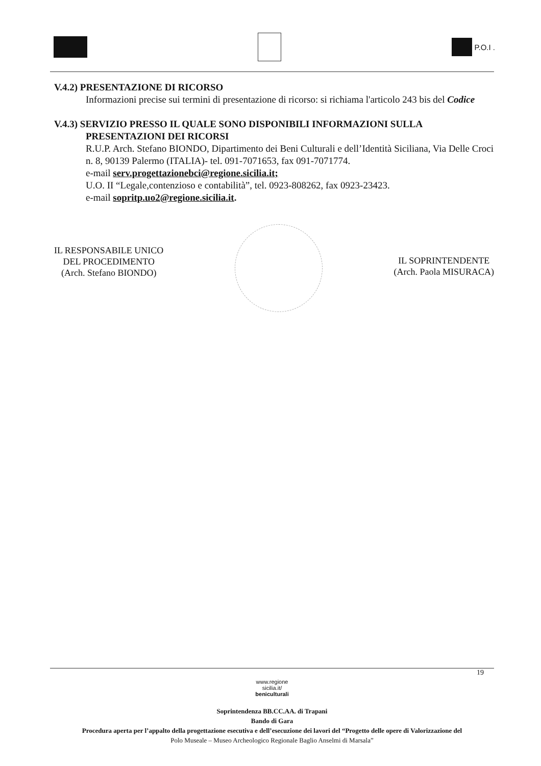P.O.I .
V.4.2) PRESENTAZIONE DI RICORSO
Informazioni precise sui termini di presentazione di ricorso: si richiama l'articolo 243 bis del Codice
V.4.3) SERVIZIO PRESSO IL QUALE SONO DISPONIBILI INFORMAZIONI SULLA
PRESENTAZIONI DEI RICORSI
R.U.P. Arch. Stefano BIONDO, Dipartimento dei Beni Culturali e dell’Identità Siciliana, Via Delle Croci n. 8, 90139 Palermo (ITALIA)- tel. 091-7071653, fax 091-7071774.
e-mail serv.progettazionebci@regione.sicilia.it;
U.O. II “Legale,contenzioso e contabilità”, tel. 0923-808262, fax 0923-23423.
e-mail sopritp.uo2@regione.sicilia.it.
IL RESPONSABILE UNICO
DEL PROCEDIMENTO
(Arch. Stefano BIONDO)
IL SOPRINTENDENTE
(Arch. Paola MISURACA)
19
www.regione
sicilia.it/
beniculturali
Soprintendenza BB.CC.AA. di Trapani
Bando di Gara
Procedura aperta per l’appalto della progettazione esecutiva e dell’esecuzione dei lavori del “Progetto delle opere di Valorizzazione del
Polo Museale – Museo Archeologico Regionale Baglio Anselmi di Marsala”